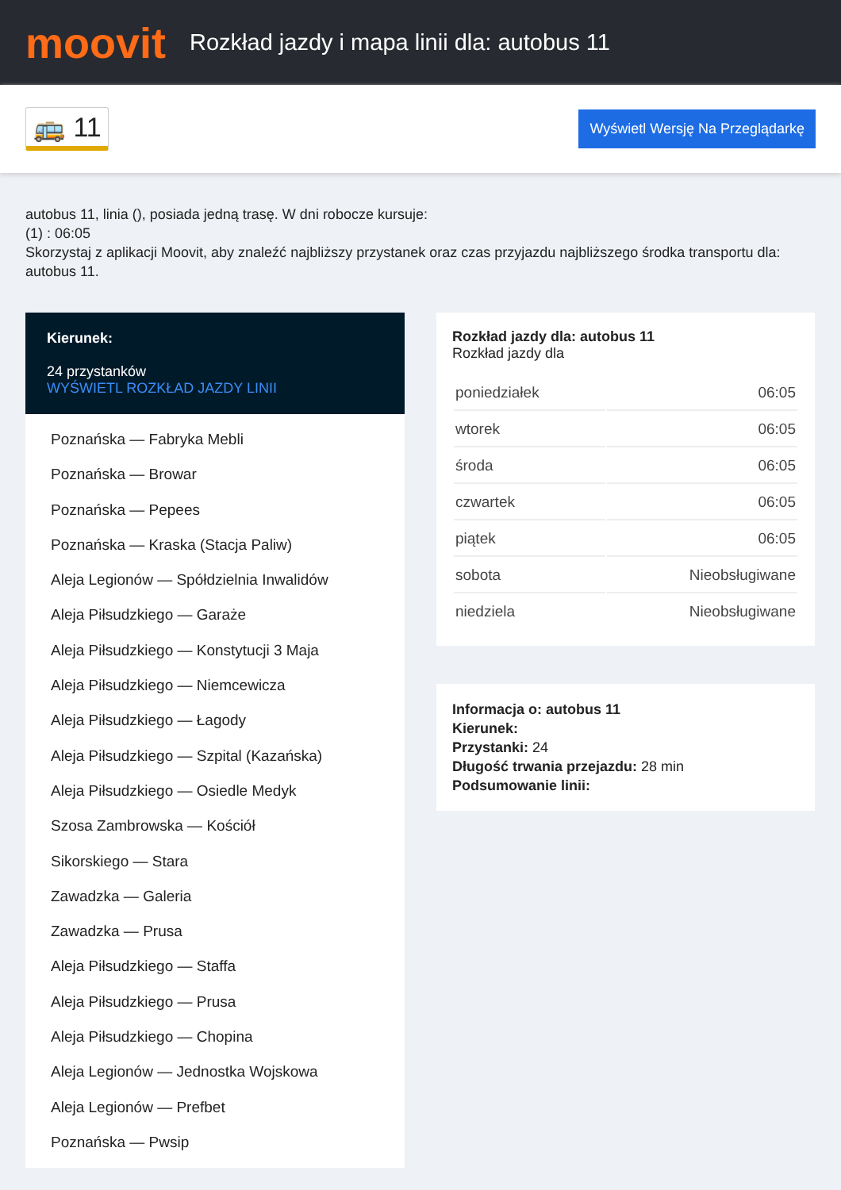moovit
Rozkład jazdy i mapa linii dla: autobus 11
🚌 11 Wyświetl Wersję Na Przeglądarkę
autobus 11, linia (), posiada jedną trasę. W dni robocze kursuje:
(1) : 06:05
Skorzystaj z aplikacji Moovit, aby znaleźć najbliższy przystanek oraz czas przyjazdu najbliższego środka transportu dla: autobus 11.
Kierunek:
24 przystanków
WYŚWIETL ROZKŁAD JAZDY LINII
Poznańska — Fabryka Mebli
Poznańska — Browar
Poznańska — Pepees
Poznańska — Kraska (Stacja Paliw)
Aleja Legionów — Spółdzielnia Inwalidów
Aleja Piłsudzkiego — Garaże
Aleja Piłsudzkiego — Konstytucji 3 Maja
Aleja Piłsudzkiego — Niemcewicza
Aleja Piłsudzkiego — Łagody
Aleja Piłsudzkiego — Szpital (Kazańska)
Aleja Piłsudzkiego — Osiedle Medyk
Szosa Zambrowska — Kościół
Sikorskiego — Stara
Zawadzka — Galeria
Zawadzka — Prusa
Aleja Piłsudzkiego — Staffa
Aleja Piłsudzkiego — Prusa
Aleja Piłsudzkiego — Chopina
Aleja Legionów — Jednostka Wojskowa
Aleja Legionów — Prefbet
Poznańska — Pwsip
Rozkład jazdy dla: autobus 11
Rozkład jazdy dla
| poniedziałek | 06:05 |
| wtorek | 06:05 |
| środa | 06:05 |
| czwartek | 06:05 |
| piątek | 06:05 |
| sobota | Nieobsługiwane |
| niedziela | Nieobsługiwane |
Informacja o: autobus 11
Kierunek:
Przystanki: 24
Długość trwania przejazdu: 28 min
Podsumowanie linii: